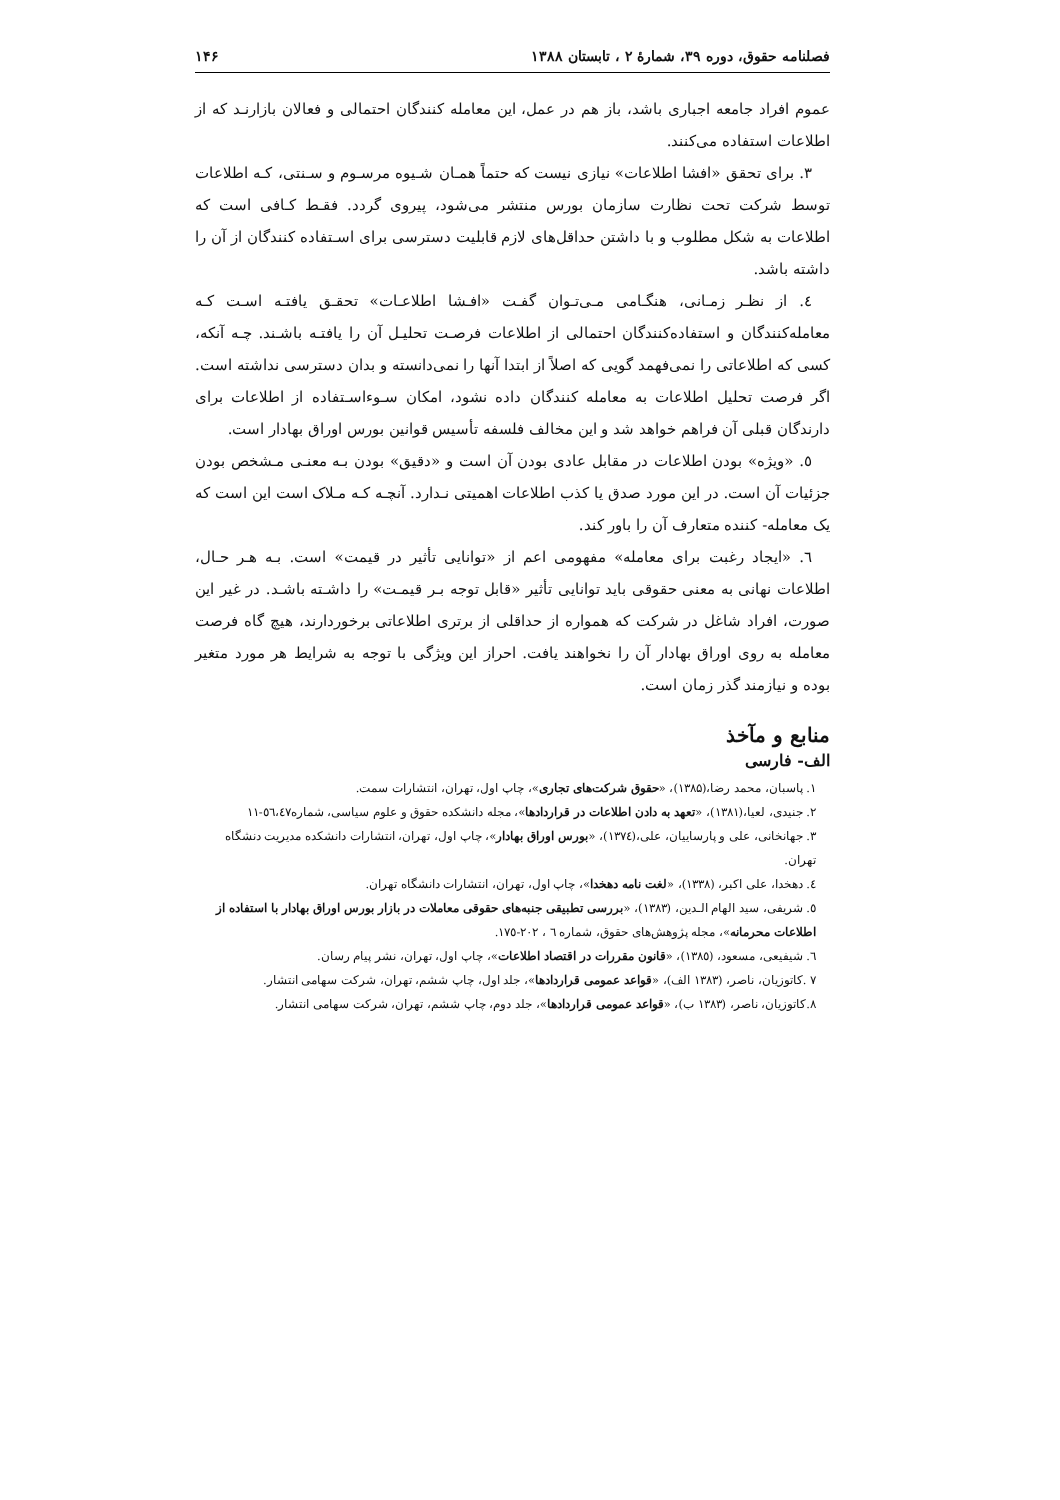فصلنامه حقوق، دوره ۳۹، شمارهٔ ۲ ، تابستان ۱۳۸۸ ۱۴۶
عموم افراد جامعه اجباری باشد، باز هم در عمل، این معامله کنندگان احتمالی و فعالان بازارنـد که از اطلاعات استفاده می‌کنند.
۳. برای تحقق «افشا اطلاعات» نیازی نیست که حتماً همـان شـیوه مرسـوم و سـنتی، کـه اطلاعات توسط شرکت تحت نظارت سازمان بورس منتشر می‌شود، پیروی گردد. فقـط کـافی است که اطلاعات به شکل مطلوب و با داشتن حداقل‌های لازم قابلیت دسترسی برای اسـتفاده کنندگان از آن را داشته باشد.
٤. از نظـر زمـانی، هنگـامی مـی‌تـوان گفـت «افـشا اطلاعـات» تحقـق یافتـه اسـت کـه معامله‌کنندگان و استفاده‌کنندگان احتمالی از اطلاعات فرصـت تحلیـل آن را یافتـه باشـند. چـه آنکه، کسی که اطلاعاتی را نمی‌فهمد گویی که اصلاً از ابتدا آنها را نمی‌دانسته و بدان دسترسی نداشته است. اگر فرصت تحلیل اطلاعات به معامله کنندگان داده نشود، امکان سـوءاسـتفاده از اطلاعات برای دارندگان قبلی آن فراهم خواهد شد و این مخالف فلسفه تأسیس قوانین بورس اوراق بهادار است.
٥. «ویژه» بودن اطلاعات در مقابل عادی بودن آن است و «دقیق» بودن بـه معنـی مـشخص بودن جزئیات آن است. در این مورد صدق یا کذب اطلاعات اهمیتی نـدارد. آنچـه کـه مـلاک است این است که یک معامله- کننده متعارف آن را باور کند.
٦. «ایجاد رغبت برای معامله» مفهومی اعم از «توانایی تأثیر در قیمت» است. بـه هـر حـال، اطلاعات نهانی به معنی حقوقی باید توانایی تأثیر «قابل توجه بـر قیمـت» را داشـته باشـد. در غیر این صورت، افراد شاغل در شرکت که همواره از حداقلی از برتری اطلاعاتی برخوردارند، هیچ گاه فرصت معامله به روی اوراق بهادار آن را نخواهند یافت. احراز این ویژگی با توجه به شرایط هر مورد متغیر بوده و نیازمند گذر زمان است.
منابع و مآخذ
الف- فارسی
۱. پاسبان، محمد رضا،(۱۳۸۵)، «حقوق شرکت‌های تجاری»، چاپ اول، تهران، انتشارات سمت.
۲. جنیدی، لعیا،(۱۳۸۱)، «تعهد به دادن اطلاعات در قراردادها»، مجله دانشکده حقوق و علوم سیاسی، شماره٥٦،٤٧-١١
۳. جهانخانی، علی و پارساییان، علی،(۱۳۷٤)، «بورس اوراق بهادار»، چاپ اول، تهران، انتشارات دانشکده مدیریت دنشگاه تهران.
٤. دهخدا، علی اکبر، (۱۳۳۸)، «لغت نامه دهخدا»، چاپ اول، تهران، انتشارات دانشگاه تهران.
٥. شریفی، سید الهام الـدین، (۱۳۸۳)، «بررسی تطبیقی جنبه‌های حقوقی معاملات در بازار بورس اوراق بهادار با استفاده از اطلاعات محرمانه»، مجله پژوهش‌های حقوق، شماره ٦ ، ٢٠٢-١٧٥.
٦. شیفیعی، مسعود، (۱۳۸٥)، «قانون مقررات در اقتصاد اطلاعات»، چاپ اول، تهران، نشر پیام رسان.
۷ .کاتوزیان، ناصر، (۱۳۸۳ الف)، «قواعد عمومی قراردادها»، جلد اول، چاپ ششم، تهران، شرکت سهامی انتشار.
۸.کاتوزیان، ناصر، (۱۳۸۳ ب)، «قواعد عمومی قراردادها»، جلد دوم، چاپ ششم، تهران، شرکت سهامی انتشار.